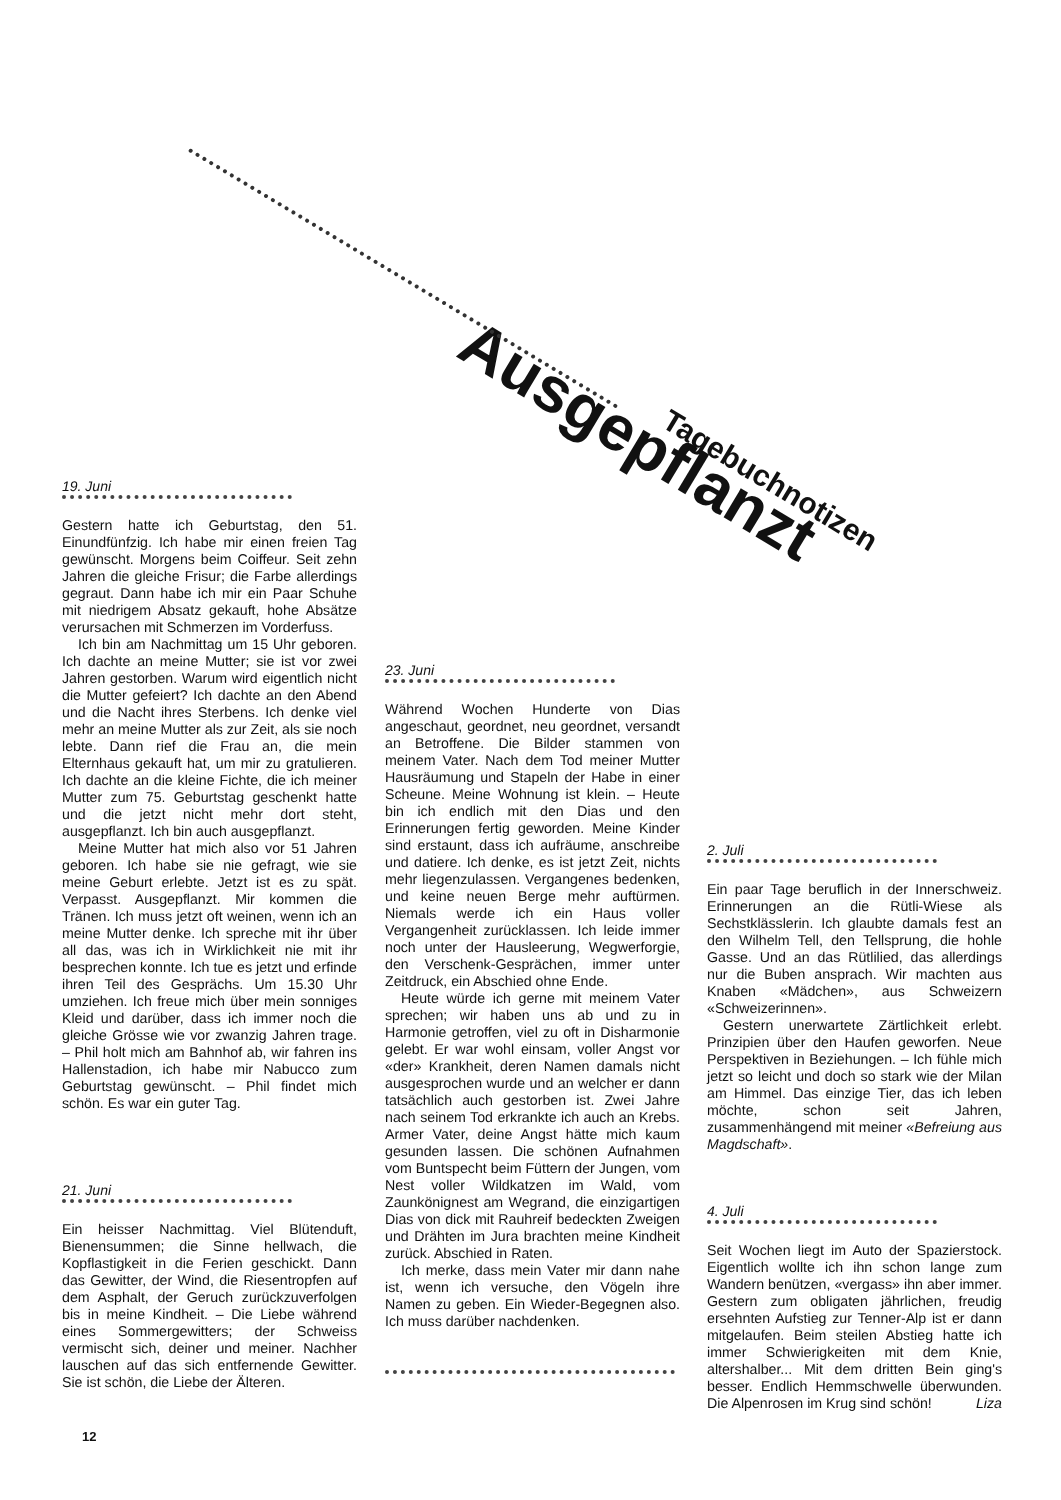Ausgepflanzt
Tagebuchnotizen
19. Juni
Gestern hatte ich Geburtstag, den 51. Einundfünfzig. Ich habe mir einen freien Tag gewünscht. Morgens beim Coiffeur. Seit zehn Jahren die gleiche Frisur; die Farbe allerdings gegraut. Dann habe ich mir ein Paar Schuhe mit niedrigem Absatz gekauft, hohe Absätze verursachen mit Schmerzen im Vorderfuss.
Ich bin am Nachmittag um 15 Uhr geboren. Ich dachte an meine Mutter; sie ist vor zwei Jahren gestorben. Warum wird eigentlich nicht die Mutter gefeiert? Ich dachte an den Abend und die Nacht ihres Sterbens. Ich denke viel mehr an meine Mutter als zur Zeit, als sie noch lebte. Dann rief die Frau an, die mein Elternhaus gekauft hat, um mir zu gratulieren. Ich dachte an die kleine Fichte, die ich meiner Mutter zum 75. Geburtstag geschenkt hatte und die jetzt nicht mehr dort steht, ausgepflanzt. Ich bin auch ausgepflanzt.
Meine Mutter hat mich also vor 51 Jahren geboren. Ich habe sie nie gefragt, wie sie meine Geburt erlebte. Jetzt ist es zu spät. Verpasst. Ausgepflanzt. Mir kommen die Tränen. Ich muss jetzt oft weinen, wenn ich an meine Mutter denke. Ich spreche mit ihr über all das, was ich in Wirklichkeit nie mit ihr besprechen konnte. Ich tue es jetzt und erfinde ihren Teil des Gesprächs. Um 15.30 Uhr umziehen. Ich freue mich über mein sonniges Kleid und darüber, dass ich immer noch die gleiche Grösse wie vor zwanzig Jahren trage. – Phil holt mich am Bahnhof ab, wir fahren ins Hallenstadion, ich habe mir Nabucco zum Geburtstag gewünscht. – Phil findet mich schön. Es war ein guter Tag.
21. Juni
Ein heisser Nachmittag. Viel Blütenduft, Bienensummen; die Sinne hellwach, die Kopflastigkeit in die Ferien geschickt. Dann das Gewitter, der Wind, die Riesentropfen auf dem Asphalt, der Geruch zurückzuverfolgen bis in meine Kindheit. – Die Liebe während eines Sommergewitters; der Schweiss vermischt sich, deiner und meiner. Nachher lauschen auf das sich entfernende Gewitter. Sie ist schön, die Liebe der Älteren.
23. Juni
Während Wochen Hunderte von Dias angeschaut, geordnet, neu geordnet, versandt an Betroffene. Die Bilder stammen von meinem Vater. Nach dem Tod meiner Mutter Hausräumung und Stapeln der Habe in einer Scheune. Meine Wohnung ist klein. – Heute bin ich endlich mit den Dias und den Erinnerungen fertig geworden. Meine Kinder sind erstaunt, dass ich aufräume, anschreibe und datiere. Ich denke, es ist jetzt Zeit, nichts mehr liegenzulassen. Vergangenes bedenken, und keine neuen Berge mehr auftürmen. Niemals werde ich ein Haus voller Vergangenheit zurücklassen. Ich leide immer noch unter der Hausleerung, Wegwerforgie, den Verschenk-Gesprächen, immer unter Zeitdruck, ein Abschied ohne Ende.
Heute würde ich gerne mit meinem Vater sprechen; wir haben uns ab und zu in Harmonie getroffen, viel zu oft in Disharmonie gelebt. Er war wohl einsam, voller Angst vor «der» Krankheit, deren Namen damals nicht ausgesprochen wurde und an welcher er dann tatsächlich auch gestorben ist. Zwei Jahre nach seinem Tod erkrankte ich auch an Krebs. Armer Vater, deine Angst hätte mich kaum gesunden lassen. Die schönen Aufnahmen vom Buntspecht beim Füttern der Jungen, vom Nest voller Wildkatzen im Wald, vom Zaunkönignest am Wegrand, die einzigartigen Dias von dick mit Rauhreif bedeckten Zweigen und Drähten im Jura brachten meine Kindheit zurück. Abschied in Raten.
Ich merke, dass mein Vater mir dann nahe ist, wenn ich versuche, den Vögeln ihre Namen zu geben. Ein Wieder-Begegnen also. Ich muss darüber nachdenken.
2. Juli
Ein paar Tage beruflich in der Innerschweiz. Erinnerungen an die Rütli-Wiese als Sechstklässlerin. Ich glaubte damals fest an den Wilhelm Tell, den Tellsprung, die hohle Gasse. Und an das Rütlilied, das allerdings nur die Buben ansprach. Wir machten aus Knaben «Mädchen», aus Schweizern «Schweizerinnen».
Gestern unerwartete Zärtlichkeit erlebt. Prinzipien über den Haufen geworfen. Neue Perspektiven in Beziehungen. – Ich fühle mich jetzt so leicht und doch so stark wie der Milan am Himmel. Das einzige Tier, das ich leben möchte, schon seit Jahren, zusammenhängend mit meiner «Befreiung aus Magdschaft».
4. Juli
Seit Wochen liegt im Auto der Spazierstock. Eigentlich wollte ich ihn schon lange zum Wandern benützen, «vergass» ihn aber immer. Gestern zum obligaten jährlichen, freudig ersehnten Aufstieg zur Tenner-Alp ist er dann mitgelaufen. Beim steilen Abstieg hatte ich immer Schwierigkeiten mit dem Knie, altershalber... Mit dem dritten Bein ging's besser. Endlich Hemmschwelle überwunden. Die Alpenrosen im Krug sind schön! Liza
12